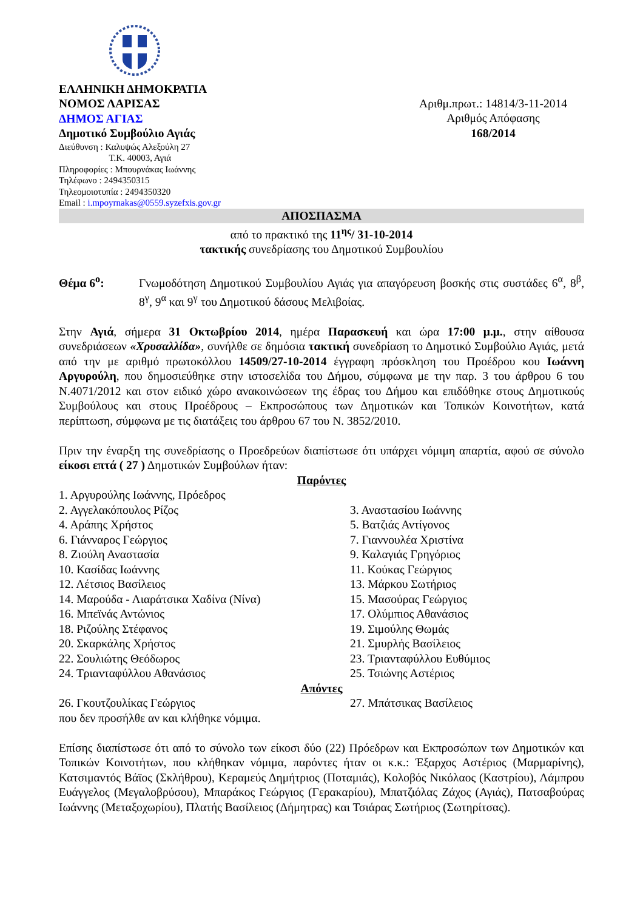ΕΛΛΗΝΙΚΗ ΔΗΜΟΚΡΑΤΙΑ
ΝΟΜΟΣ ΛΑΡΙΣΑΣ
ΔΗΜΟΣ ΑΓΙΑΣ
Δημοτικό Συμβούλιο Αγιάς
Διεύθυνση : Καλυψώς Αλεξούλη 27
Τ.Κ. 40003, Αγιά
Πληροφορίες : Μπουρνάκας Ιωάννης
Τηλέφωνο : 2494350315
Τηλεομοιοτυπία : 2494350320
Email : i.mpoyrnakas@0559.syzefxis.gov.gr
Αριθμ.πρωτ.: 14814/3-11-2014
Αριθμός Απόφασης
168/2014
ΑΠΟΣΠΑΣΜΑ
από το πρακτικό της 11<sup>ης</sup>/ 31-10-2014
τακτικής συνεδρίασης του Δημοτικού Συμβουλίου
Θέμα 6<sup>ο</sup>: Γνωμοδότηση Δημοτικού Συμβουλίου Αγιάς για απαγόρευση βοσκής στις συστάδες 6<sup>α</sup>, 8<sup>β</sup>, 8<sup>γ</sup>, 9<sup>α</sup> και 9<sup>γ</sup> του Δημοτικού δάσους Μελιβοίας.
Στην Αγιά, σήμερα 31 Οκτωβρίου 2014, ημέρα Παρασκευή και ώρα 17:00 μ.μ., στην αίθουσα συνεδριάσεων «Χρυσαλλίδα», συνήλθε σε δημόσια τακτική συνεδρίαση το Δημοτικό Συμβούλιο Αγιάς, μετά από την με αριθμό πρωτοκόλλου 14509/27-10-2014 έγγραφη πρόσκληση του Προέδρου κου Ιωάννη Αργυρούλη, που δημοσιεύθηκε στην ιστοσελίδα του Δήμου, σύμφωνα με την παρ. 3 του άρθρου 6 του Ν.4071/2012 και στον ειδικό χώρο ανακοινώσεων της έδρας του Δήμου και επιδόθηκε στους Δημοτικούς Συμβούλους και στους Προέδρους – Εκπροσώπους των Δημοτικών και Τοπικών Κοινοτήτων, κατά περίπτωση, σύμφωνα με τις διατάξεις του άρθρου 67 του Ν. 3852/2010.
Πριν την έναρξη της συνεδρίασης ο Προεδρεύων διαπίστωσε ότι υπάρχει νόμιμη απαρτία, αφού σε σύνολο είκοσι επτά ( 27 ) Δημοτικών Συμβούλων ήταν:
Παρόντες
1. Αργυρούλης Ιωάννης, Πρόεδρος
2. Αγγελακόπουλος Ρίζος
3. Αναστασίου Ιωάννης
4. Αράπης Χρήστος
5. Βατζιάς Αντίγονος
6. Γιάνναρος Γεώργιος
7. Γιαννουλέα Χριστίνα
8. Ζιούλη Αναστασία
9. Καλαγιάς Γρηγόριος
10. Κασίδας Ιωάννης
11. Κούκας Γεώργιος
12. Λέτσιος Βασίλειος
13. Μάρκου Σωτήριος
14. Μαρούδα - Λιαράτσικα Χαδίνα (Νίνα)
15. Μασούρας Γεώργιος
16. Μπεϊνάς Αντώνιος
17. Ολύμπιος Αθανάσιος
18. Ριζούλης Στέφανος
19. Σιμούλης Θωμάς
20. Σκαρκάλης Χρήστος
21. Σμυρλής Βασίλειος
22. Σουλιώτης Θεόδωρος
23. Τριανταφύλλου Ευθύμιος
24. Τριανταφύλλου Αθανάσιος
25. Τσιώνης Αστέριος
Απόντες
26. Γκουτζουλίκας Γεώργιος
27. Μπάτσικας Βασίλειος
που δεν προσήλθε αν και κλήθηκε νόμιμα.
Επίσης διαπίστωσε ότι από το σύνολο των είκοσι δύο (22) Πρόεδρων και Εκπροσώπων των Δημοτικών και Τοπικών Κοινοτήτων, που κλήθηκαν νόμιμα, παρόντες ήταν οι κ.κ.: Έξαρχος Αστέριος (Μαρμαρίνης), Κατσιμαντός Βάϊος (Σκλήθρου), Κεραμεύς Δημήτριος (Ποταμιάς), Κολοβός Νικόλαος (Καστρίου), Λάμπρου Ευάγγελος (Μεγαλοβρύσου), Μπαράκος Γεώργιος (Γερακαρίου), Μπατζιόλας Ζάχος (Αγιάς), Πατσαβούρας Ιωάννης (Μεταξοχωρίου), Πλατής Βασίλειος (Δήμητρας) και Τσιάρας Σωτήριος (Σωτηρίτσας).